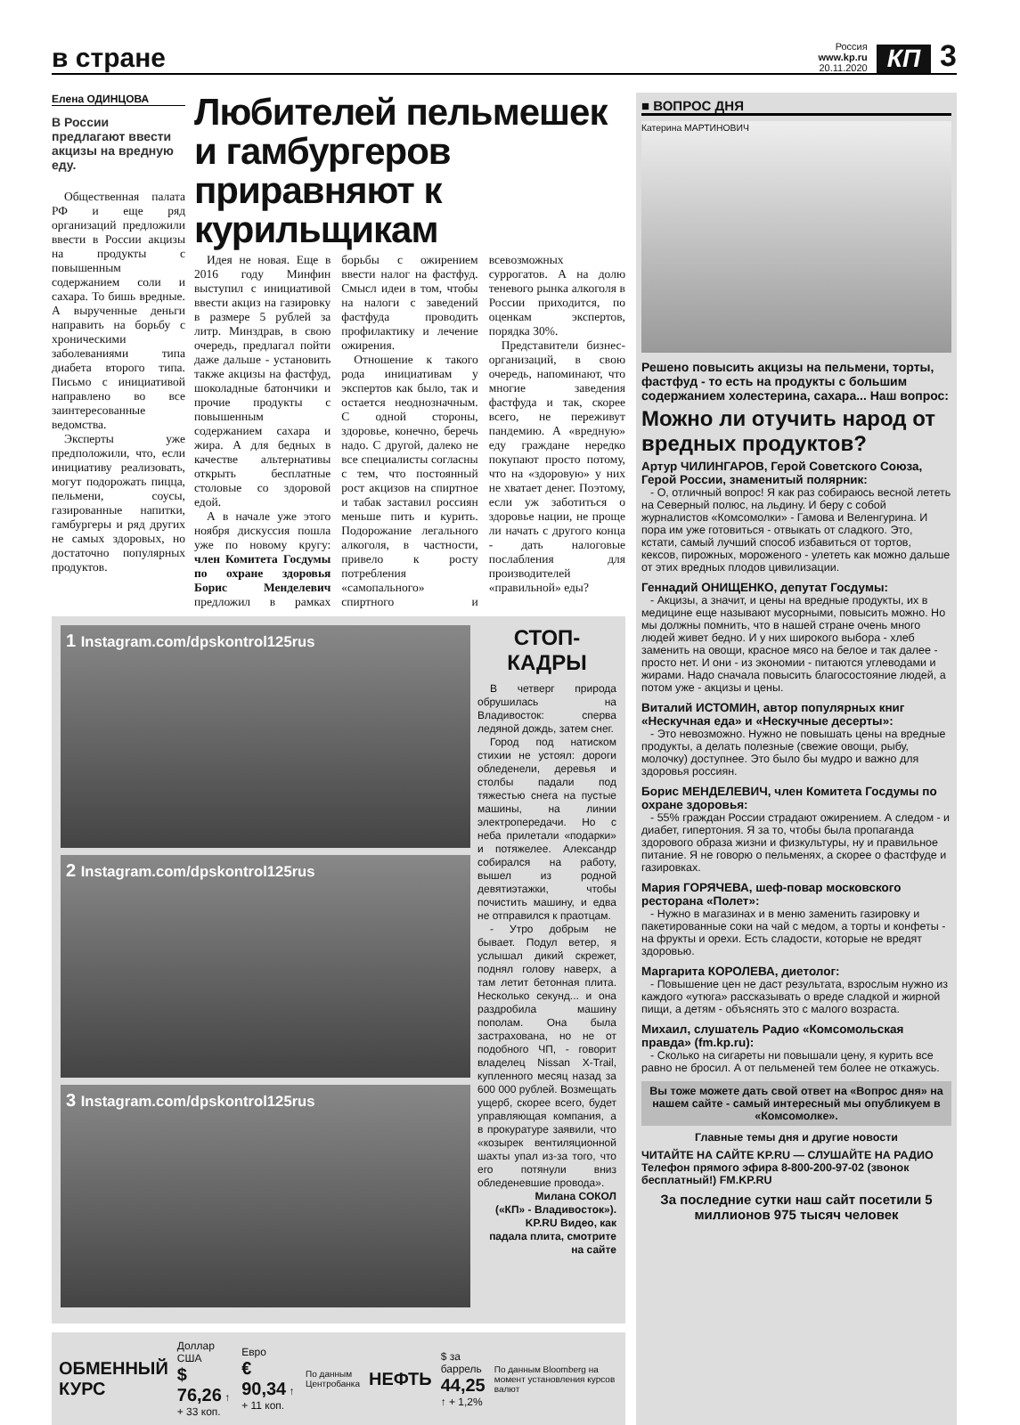в стране
Россия
www.kp.ru
20.11.2020
КП 3
Елена ОДИНЦОВА
В России предлагают ввести акцизы на вредную еду.
Общественная палата РФ и еще ряд организаций предложили ввести в России акцизы на продукты с повышенным содержанием соли и сахара. То бишь вредные. А вырученные деньги направить на борьбу с хроническими заболеваниями типа диабета второго типа. Письмо с инициативой направлено во все заинтересованные ведомства.
Эксперты уже предположили, что, если инициативу реализовать, могут подорожать пицца, пельмени, соусы, газированные напитки, гамбургеры и ряд других не самых здоровых, но достаточно популярных продуктов.
Любителей пельмешек и гамбургеров приравняют к курильщикам
Идея не новая. Еще в 2016 году Минфин выступил с инициативой ввести акциз на газировку в размере 5 рублей за литр. Минздрав, в свою очередь, предлагал пойти даже дальше - установить также акцизы на фастфуд, шоколадные батончики и прочие продукты с повышенным содержанием сахара и жира. А для бедных в качестве альтернативы открыть бесплатные столовые со здоровой едой.
А в начале уже этого ноября дискуссия пошла уже по новому кругу: член Комитета Госдумы по охране здоровья Борис Менделевич предложил в рамках борьбы с ожирением ввести налог на фастфуд. Смысл идеи в том, чтобы на налоги с заведений фастфуда проводить профилактику и лечение ожирения.
Отношение к такого рода инициативам у экспертов как было, так и остается неоднозначным. С одной стороны, здоровье, конечно, беречь надо. С другой, далеко не все специалисты согласны с тем, что постоянный рост акцизов на спиртное и табак заставил россиян меньше пить и курить. Подорожание легального алкоголя, в частности, привело к росту потребления «самопального» спиртного и всевозможных суррогатов. А на долю теневого рынка алкоголя в России приходится, по оценкам экспертов, порядка 30%.
Представители бизнес-организаций, в свою очередь, напоминают, что многие заведения фастфуда и так, скорее всего, не переживут пандемию. А «вредную» еду граждане нередко покупают просто потому, что на «здоровую» у них не хватает денег. Поэтому, если уж заботиться о здоровье нации, не проще ли начать с другого конца - дать налоговые послабления для производителей «правильной» еды?
1 Instagram.com/dpskontrol125rus
2 Instagram.com/dpskontrol125rus
3 Instagram.com/dpskontrol125rus
СТОП-КАДРЫ
В четверг природа обрушилась на Владивосток: сперва ледяной дождь, затем снег.
Город под натиском стихии не устоял: дороги обледенели, деревья и столбы падали под тяжестью снега на пустые машины, на линии электропередачи. Но с неба прилетали «подарки» и потяжелее. Александр собирался на работу, вышел из родной девятиэтажки, чтобы почистить машину, и едва не отправился к праотцам.
- Утро добрым не бывает. Подул ветер, я услышал дикий скрежет, поднял голову наверх, а там летит бетонная плита. Несколько секунд... и она раздробила машину пополам. Она была застрахована, но не от подобного ЧП, - говорит владелец Nissan X-Trail, купленного месяц назад за 600 000 рублей. Возмещать ущерб, скорее всего, будет управляющая компания, а в прокуратуре заявили, что «козырек вентиляционной шахты упал из-за того, что его потянули вниз обледеневшие провода».
Милана СОКОЛ
(«КП» - Владивосток»).
KP.RU Видео, как падала плита, смотрите на сайте
ОБМЕННЫЙ КУРС Доллар США
$ 76,26 ↑ + 33 коп. Евро
€ 90,34 ↑ + 11 коп. По данным Центробанка НЕФТЬ $ за баррель
44,25 ↑ + 1,2% По данным Bloomberg на момент установления курсов валют
■ ВОПРОС ДНЯ
Катерина МАРТИНОВИЧ
Решено повысить акцизы на пельмени, торты, фастфуд - то есть на продукты с большим содержанием холестерина, сахара... Наш вопрос:
Можно ли отучить народ от вредных продуктов?
Артур ЧИЛИНГАРОВ, Герой Советского Союза, Герой России, знаменитый полярник:
- О, отличный вопрос! Я как раз собираюсь весной лететь на Северный полюс, на льдину. И беру с собой журналистов «Комсомолки» - Гамова и Веленгурина. И пора им уже готовиться - отвыкать от сладкого. Это, кстати, самый лучший способ избавиться от тортов, кексов, пирожных, мороженого - улететь как можно дальше от этих вредных плодов цивилизации.
Геннадий ОНИЩЕНКО, депутат Госдумы:
- Акцизы, а значит, и цены на вредные продукты, их в медицине еще называют мусорными, повысить можно. Но мы должны помнить, что в нашей стране очень много людей живет бедно. И у них широкого выбора - хлеб заменить на овощи, красное мясо на белое и так далее - просто нет. И они - из экономии - питаются углеводами и жирами. Надо сначала повысить благосостояние людей, а потом уже - акцизы и цены.
Виталий ИСТОМИН, автор популярных книг «Нескучная еда» и «Нескучные десерты»:
- Это невозможно. Нужно не повышать цены на вредные продукты, а делать полезные (свежие овощи, рыбу, молочку) доступнее. Это было бы мудро и важно для здоровья россиян.
Борис МЕНДЕЛЕВИЧ, член Комитета Госдумы по охране здоровья:
- 55% граждан России страдают ожирением. А следом - и диабет, гипертония. Я за то, чтобы была пропаганда здорового образа жизни и физкультуры, ну и правильное питание. Я не говорю о пельменях, а скорее о фастфуде и газировках.
Мария ГОРЯЧЕВА, шеф-повар московского ресторана «Полет»:
- Нужно в магазинах и в меню заменить газировку и пакетированные соки на чай с медом, а торты и конфеты - на фрукты и орехи. Есть сладости, которые не вредят здоровью.
Маргарита КОРОЛЕВА, диетолог:
- Повышение цен не даст результата, взрослым нужно из каждого «утюга» рассказывать о вреде сладкой и жирной пищи, а детям - объяснять это с малого возраста.
Михаил, слушатель Радио «Комсомольская правда» (fm.kp.ru):
- Сколько на сигареты ни повышали цену, я курить все равно не бросил. А от пельменей тем более не откажусь.
Вы тоже можете дать свой ответ на «Вопрос дня» на нашем сайте - самый интересный мы опубликуем в «Комсомолке».
Главные темы дня и другие новости
ЧИТАЙТЕ НА САЙТЕ KP.RU — СЛУШАЙТЕ НА РАДИО Телефон прямого эфира 8-800-200-97-02 (звонок бесплатный!) FM.KP.RU
За последние сутки наш сайт посетили 5 миллионов 975 тысяч человек